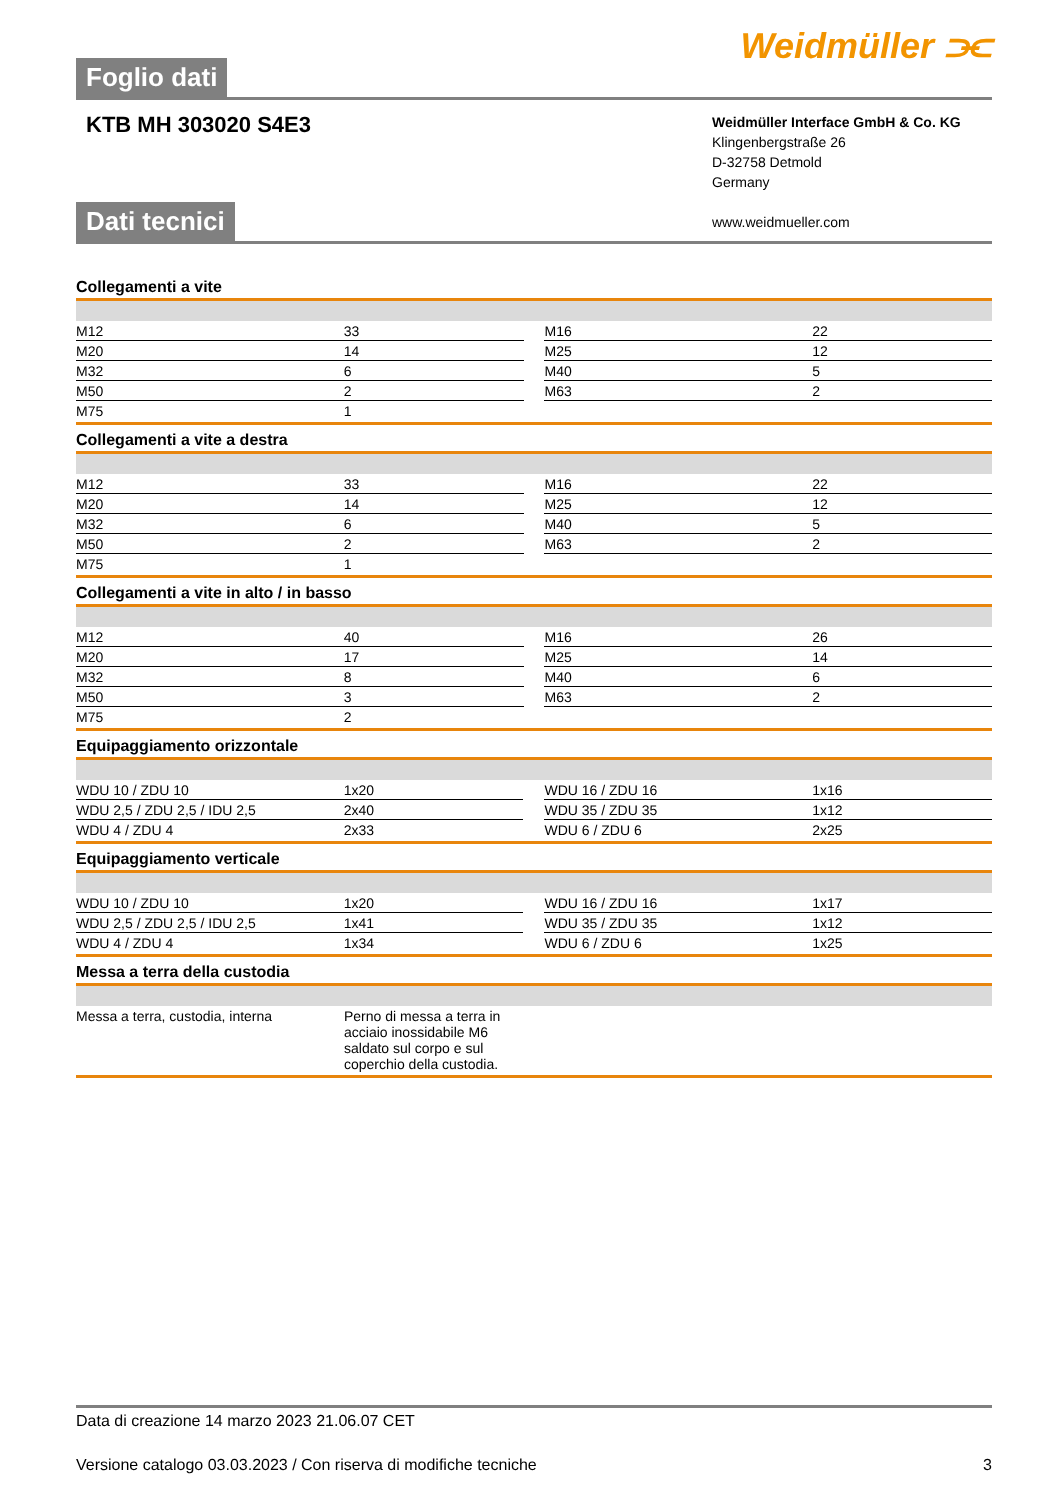Foglio dati
Weidmüller ⫘
KTB MH 303020 S4E3
Weidmüller Interface GmbH & Co. KG
Klingenbergstraße 26
D-32758 Detmold
Germany
www.weidmueller.com
Dati tecnici
Collegamenti a vite
| M12 | 33 | | M16 | 22 |
| M20 | 14 | | M25 | 12 |
| M32 | 6 | | M40 | 5 |
| M50 | 2 | | M63 | 2 |
| M75 | 1 | | | |
Collegamenti a vite a destra
| M12 | 33 | | M16 | 22 |
| M20 | 14 | | M25 | 12 |
| M32 | 6 | | M40 | 5 |
| M50 | 2 | | M63 | 2 |
| M75 | 1 | | | |
Collegamenti a vite in alto / in basso
| M12 | 40 | | M16 | 26 |
| M20 | 17 | | M25 | 14 |
| M32 | 8 | | M40 | 6 |
| M50 | 3 | | M63 | 2 |
| M75 | 2 | | | |
Equipaggiamento orizzontale
| WDU 10 / ZDU 10 | 1x20 | | WDU 16 / ZDU 16 | 1x16 |
| WDU 2,5 / ZDU 2,5 / IDU 2,5 | 2x40 | | WDU 35 / ZDU 35 | 1x12 |
| WDU 4 / ZDU 4 | 2x33 | | WDU 6 / ZDU 6 | 2x25 |
Equipaggiamento verticale
| WDU 10 / ZDU 10 | 1x20 | | WDU 16 / ZDU 16 | 1x17 |
| WDU 2,5 / ZDU 2,5 / IDU 2,5 | 1x41 | | WDU 35 / ZDU 35 | 1x12 |
| WDU 4 / ZDU 4 | 1x34 | | WDU 6 / ZDU 6 | 1x25 |
Messa a terra della custodia
| Messa a terra, custodia, interna | Perno di messa a terra in acciaio inossidabile M6 saldato sul corpo e sul coperchio della custodia. | |
Data di creazione 14 marzo 2023 21.06.07 CET
Versione catalogo 03.03.2023 / Con riserva di modifiche tecniche 3